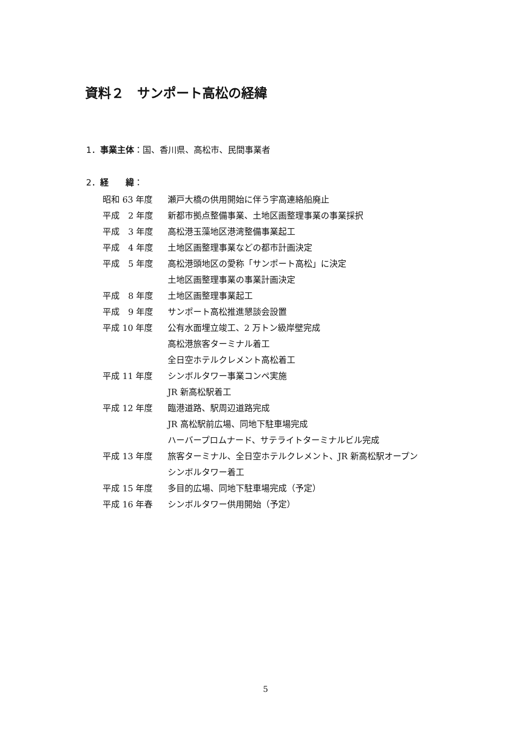資料２　サンポート高松の経緯
1．事業主体：国、香川県、高松市、民間事業者
2．経　　緯：
| 昭和 63 年度 | 瀬戸大橋の供用開始に伴う宇高連絡船廃止 |
| 平成 2 年度 | 新都市拠点整備事業、土地区画整理事業の事業採択 |
| 平成 3 年度 | 高松港玉藻地区港湾整備事業起工 |
| 平成 4 年度 | 土地区画整理事業などの都市計画決定 |
| 平成 5 年度 | 高松港頭地区の愛称「サンポート高松」に決定 |
| | 土地区画整理事業の事業計画決定 |
| 平成 8 年度 | 土地区画整理事業起工 |
| 平成 9 年度 | サンポート高松推進懇談会設置 |
| 平成 10 年度 | 公有水面埋立竣工、2 万トン級岸壁完成 |
| | 高松港旅客ターミナル着工 |
| | 全日空ホテルクレメント高松着工 |
| 平成 11 年度 | シンボルタワー事業コンペ実施 |
| | JR 新高松駅着工 |
| 平成 12 年度 | 臨港道路、駅周辺道路完成 |
| | JR 高松駅前広場、同地下駐車場完成 |
| | ハーバープロムナード、サテライトターミナルビル完成 |
| 平成 13 年度 | 旅客ターミナル、全日空ホテルクレメント、JR 新高松駅オープン |
| | シンボルタワー着工 |
| 平成 15 年度 | 多目的広場、同地下駐車場完成（予定） |
| 平成 16 年春 | シンボルタワー供用開始（予定） |
5